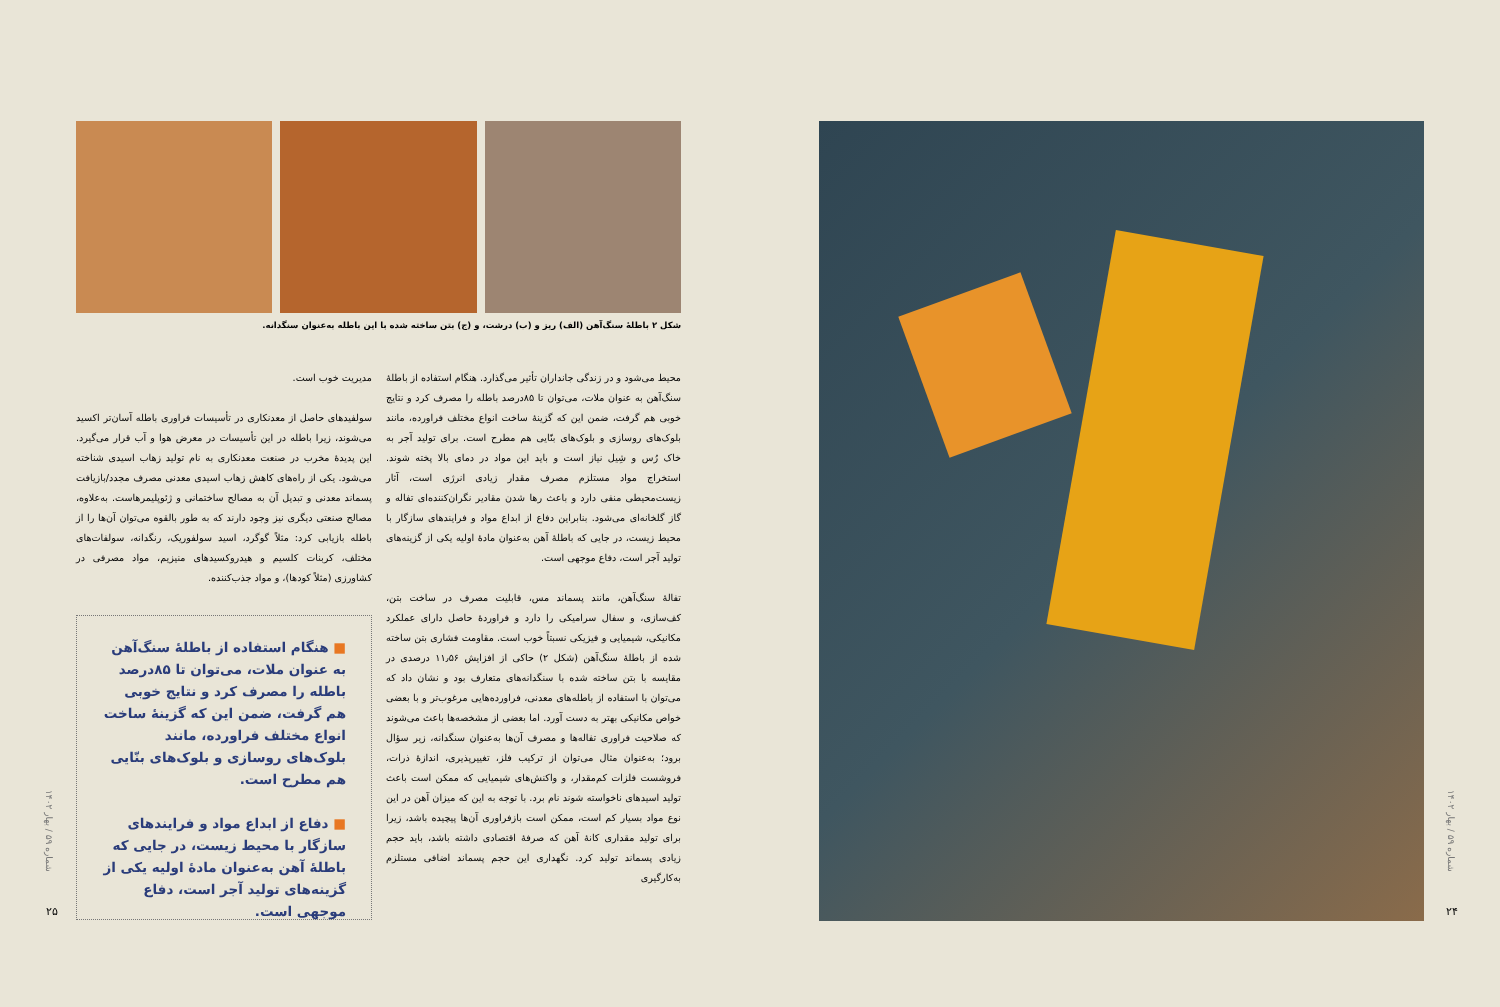شکل ۲ باطلهٔ سنگ‌آهن (الف) ریز و (ب) درشت، و (ج) بتن ساخته شده با این باطله به‌عنوان سنگدانه.
محیط می‌شود و در زندگی جانداران تأثیر می‌گذارد. هنگام استفاده از باطلهٔ سنگ‌آهن به عنوان ملات، می‌توان تا ۸۵درصد باطله را مصرف کرد و نتایج خوبی هم گرفت، ضمن این که گزینهٔ ساخت انواع مختلف فراورده، مانند بلوک‌های روسازی و بلوک‌های بنّایی هم مطرح است. برای تولید آجر به خاک رُس و شِیل نیاز است و باید این مواد در دمای بالا پخته شوند. استخراج مواد مستلزم مصرف مقدار زیادی انرژی است، آثار زیست‌محیطی منفی دارد و باعث رها شدن مقادیر نگران‌کننده‌ای تفاله و گاز گلخانه‌ای می‌شود. بنابراین دفاع از ابداع مواد و فرایندهای سازگار با محیط زیست، در جایی که باطلهٔ آهن به‌عنوان مادهٔ اولیه یکی از گزینه‌های تولید آجر است، دفاع موجهی است.
تفالهٔ سنگ‌آهن، مانند پسماند مس، قابلیت مصرف در ساخت بتن، کف‌سازی، و سفال سرامیکی را دارد و فراوردهٔ حاصل دارای عملکرد مکانیکی، شیمیایی و فیزیکی نسبتاً خوب است. مقاومت فشاری بتن ساخته شده از باطلهٔ سنگ‌آهن (شکل ۲) حاکی از افزایش ۱۱٫۵۶ درصدی در مقایسه با بتن ساخته شده با سنگدانه‌های متعارف بود و نشان داد که می‌توان با استفاده از باطله‌های معدنی، فراورده‌هایی مرغوب‌تر و با بعضی خواص مکانیکی بهتر به دست آورد. اما بعضی از مشخصه‌ها باعث می‌شوند که صلاحیت فراوری تفاله‌ها و مصرف آن‌ها به‌عنوان سنگدانه، زیر سؤال برود؛ به‌عنوان مثال می‌توان از ترکیب فلز، تغییرپذیری، اندازهٔ ذرات، فروشست فلزات کم‌مقدار، و واکنش‌های شیمیایی که ممکن است باعث تولید اسیدهای ناخواسته شوند نام برد. با توجه به این که میزان آهن در این نوع مواد بسیار کم است، ممکن است بازفراوری آن‌ها پیچیده باشد، زیرا برای تولید مقداری کانهٔ آهن که صرفهٔ اقتصادی داشته باشد، باید حجم زیادی پسماند تولید کرد. نگهداری این حجم پسماند اضافی مستلزم به‌کارگیری
مدیریت خوب است.
سولفیدهای حاصل از معدنکاری در تأسیسات فراوری باطله آسان‌تر اکسید می‌شوند، زیرا باطله در این تأسیسات در معرض هوا و آب قرار می‌گیرد. این پدیدهٔ مخرب در صنعت معدنکاری به نام تولید زهاب اسیدی شناخته می‌شود. یکی از راه‌های کاهش زهاب اسیدی معدنی مصرف مجدد/بازیافت پسماند معدنی و تبدیل آن به مصالح ساختمانی و ژئوپلیمرهاست. به‌علاوه، مصالح صنعتی دیگری نیز وجود دارند که به طور بالقوه می‌توان آن‌ها را از باطله بازیابی کرد: مثلاً گوگرد، اسید سولفوریک، رنگدانه، سولفات‌های مختلف، کربنات کلسیم و هیدروکسیدهای منیزیم، مواد مصرفی در کشاورزی (مثلاً کودها)، و مواد جذب‌کننده.
■ هنگام استفاده از باطلهٔ سنگ‌آهن به عنوان ملات، می‌توان تا ۸۵درصد باطله را مصرف کرد و نتایج خوبی هم گرفت، ضمن این که گزینهٔ ساخت انواع مختلف فراورده، مانند بلوک‌های روسازی و بلوک‌های بنّایی هم مطرح است.
■ دفاع از ابداع مواد و فرایندهای سازگار با محیط زیست، در جایی که باطلهٔ آهن به‌عنوان مادهٔ اولیه یکی از گزینه‌های تولید آجر است، دفاع موجهی است.
شماره ۵۹ / بهار ۱۴۰۲
۲۵
شماره ۵۹ / بهار ۱۴۰۲
۲۴